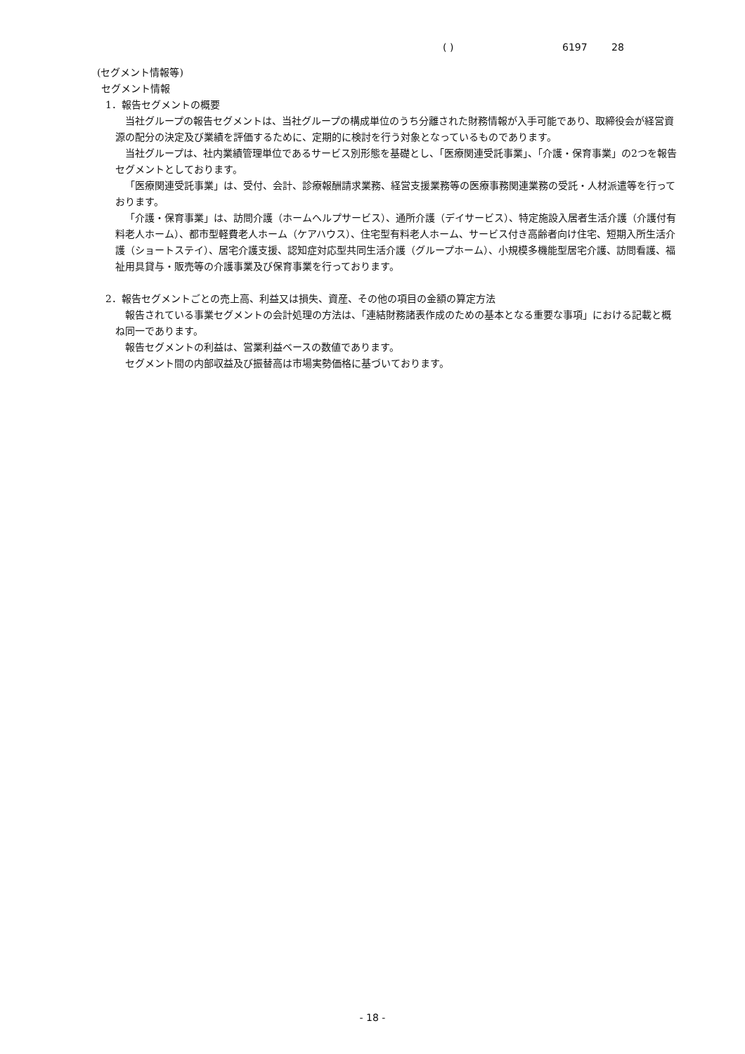( ) 6197 28
(セグメント情報等)
セグメント情報
1．報告セグメントの概要
当社グループの報告セグメントは、当社グループの構成単位のうち分離された財務情報が入手可能であり、取締役会が経営資源の配分の決定及び業績を評価するために、定期的に検討を行う対象となっているものであります。
当社グループは、社内業績管理単位であるサービス別形態を基礎とし、「医療関連受託事業」、「介護・保育事業」の2つを報告セグメントとしております。
「医療関連受託事業」は、受付、会計、診療報酬請求業務、経営支援業務等の医療事務関連業務の受託・人材派遣等を行っております。
「介護・保育事業」は、訪問介護（ホームヘルプサービス）、通所介護（デイサービス）、特定施設入居者生活介護（介護付有料老人ホーム）、都市型軽費老人ホーム（ケアハウス）、住宅型有料老人ホーム、サービス付き高齢者向け住宅、短期入所生活介護（ショートステイ）、居宅介護支援、認知症対応型共同生活介護（グループホーム）、小規模多機能型居宅介護、訪問看護、福祉用具貸与・販売等の介護事業及び保育事業を行っております。
2．報告セグメントごとの売上高、利益又は損失、資産、その他の項目の金額の算定方法
報告されている事業セグメントの会計処理の方法は、「連結財務諸表作成のための基本となる重要な事項」における記載と概ね同一であります。
報告セグメントの利益は、営業利益ベースの数値であります。
セグメント間の内部収益及び振替高は市場実勢価格に基づいております。
- 18 -